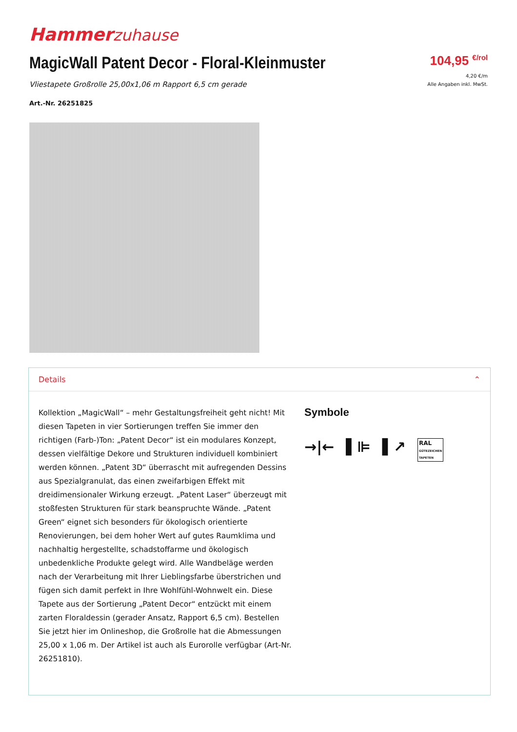Hammerzuhause
MagicWall Patent Decor - Floral-Kleinmuster
Vliestapete Großrolle 25,00x1,06 m Rapport 6,5 cm gerade
Art.-Nr. 26251825
104,95 €/rol
4,20 €/m
Alle Angaben inkl. MwSt.
Details ⌃
Kollektion „MagicWall“ – mehr Gestaltungsfreiheit geht nicht! Mit diesen Tapeten in vier Sortierungen treffen Sie immer den richtigen (Farb-)Ton: „Patent Decor“ ist ein modulares Konzept, dessen vielfältige Dekore und Strukturen individuell kombiniert werden können. „Patent 3D“ überrascht mit aufregenden Dessins aus Spezialgranulat, das einen zweifarbigen Effekt mit dreidimensionaler Wirkung erzeugt. „Patent Laser“ überzeugt mit stoßfesten Strukturen für stark beanspruchte Wände. „Patent Green“ eignet sich besonders für ökologisch orientierte Renovierungen, bei dem hoher Wert auf gutes Raumklima und nachhaltig hergestellte, schadstoffarme und ökologisch unbedenkliche Produkte gelegt wird. Alle Wandbeläge werden nach der Verarbeitung mit Ihrer Lieblingsfarbe überstrichen und fügen sich damit perfekt in Ihre Wohlfühl-Wohnwelt ein. Diese Tapete aus der Sortierung „Patent Decor“ entzückt mit einem zarten Floraldessin (gerader Ansatz, Rapport 6,5 cm). Bestellen Sie jetzt hier im Onlineshop, die Großrolle hat die Abmessungen 25,00 x 1,06 m. Der Artikel ist auch als Eurorolle verfügbar (Art-Nr. 26251810).
Symbole
→|← ▌⊫ ▌↗ RAL
GÜTEZEICHEN
TAPETEN